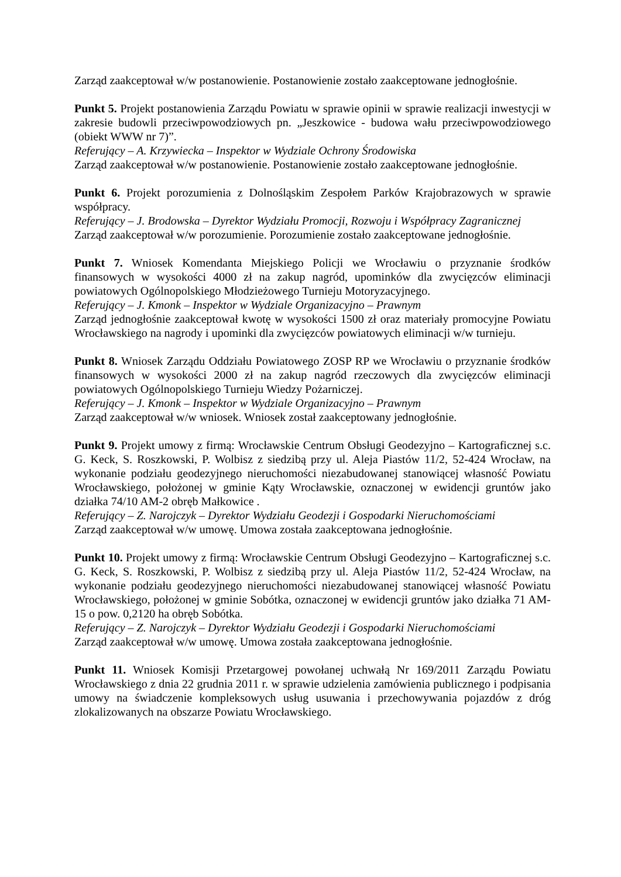Zarząd zaakceptował w/w postanowienie. Postanowienie zostało zaakceptowane jednogłośnie.
Punkt 5. Projekt postanowienia Zarządu Powiatu w sprawie opinii w sprawie realizacji inwestycji w zakresie budowli przeciwpowodziowych pn. „Jeszkowice - budowa wału przeciwpowodziowego (obiekt WWW nr 7)”.
Referujący – A. Krzywiecka – Inspektor w Wydziale Ochrony Środowiska
Zarząd zaakceptował w/w postanowienie. Postanowienie zostało zaakceptowane jednogłośnie.
Punkt 6. Projekt porozumienia z Dolnośląskim Zespołem Parków Krajobrazowych w sprawie współpracy.
Referujący – J. Brodowska – Dyrektor Wydziału Promocji, Rozwoju i Współpracy Zagranicznej
Zarząd zaakceptował w/w porozumienie. Porozumienie zostało zaakceptowane jednogłośnie.
Punkt 7. Wniosek Komendanta Miejskiego Policji we Wrocławiu o przyznanie środków finansowych w wysokości 4000 zł na zakup nagród, upominków dla zwycięzców eliminacji powiatowych Ogólnopolskiego Młodzieżowego Turnieju Motoryzacyjnego.
Referujący – J. Kmonk – Inspektor w Wydziale Organizacyjno – Prawnym
Zarząd jednogłośnie zaakceptował kwotę w wysokości 1500 zł oraz materiały promocyjne Powiatu Wrocławskiego na nagrody i upominki dla zwycięzców powiatowych eliminacji w/w turnieju.
Punkt 8. Wniosek Zarządu Oddziału Powiatowego ZOSP RP we Wrocławiu o przyznanie środków finansowych w wysokości 2000 zł na zakup nagród rzeczowych dla zwycięzców eliminacji powiatowych Ogólnopolskiego Turnieju Wiedzy Pożarniczej.
Referujący – J. Kmonk – Inspektor w Wydziale Organizacyjno – Prawnym
Zarząd zaakceptował w/w wniosek. Wniosek został zaakceptowany jednogłośnie.
Punkt 9. Projekt umowy z firmą: Wrocławskie Centrum Obsługi Geodezyjno – Kartograficznej s.c. G. Keck, S. Roszkowski, P. Wolbisz z siedzibą przy ul. Aleja Piastów 11/2, 52-424 Wrocław, na wykonanie podziału geodezyjnego nieruchomości niezabudowanej stanowiącej własność Powiatu Wrocławskiego, położonej w gminie Kąty Wrocławskie, oznaczonej w ewidencji gruntów jako działka 74/10 AM-2 obręb Małkowice .
Referujący – Z. Narojczyk – Dyrektor Wydziału Geodezji i Gospodarki Nieruchomościami
Zarząd zaakceptował w/w umowę. Umowa została zaakceptowana jednogłośnie.
Punkt 10. Projekt umowy z firmą: Wrocławskie Centrum Obsługi Geodezyjno – Kartograficznej s.c. G. Keck, S. Roszkowski, P. Wolbisz z siedzibą przy ul. Aleja Piastów 11/2, 52-424 Wrocław, na wykonanie podziału geodezyjnego nieruchomości niezabudowanej stanowiącej własność Powiatu Wrocławskiego, położonej w gminie Sobótka, oznaczonej w ewidencji gruntów jako działka 71 AM-15 o pow. 0,2120 ha obręb Sobótka.
Referujący – Z. Narojczyk – Dyrektor Wydziału Geodezji i Gospodarki Nieruchomościami
Zarząd zaakceptował w/w umowę. Umowa została zaakceptowana jednogłośnie.
Punkt 11. Wniosek Komisji Przetargowej powołanej uchwałą Nr 169/2011 Zarządu Powiatu Wrocławskiego z dnia 22 grudnia 2011 r. w sprawie udzielenia zamówienia publicznego i podpisania umowy na świadczenie kompleksowych usług usuwania i przechowywania pojazdów z dróg zlokalizowanych na obszarze Powiatu Wrocławskiego.